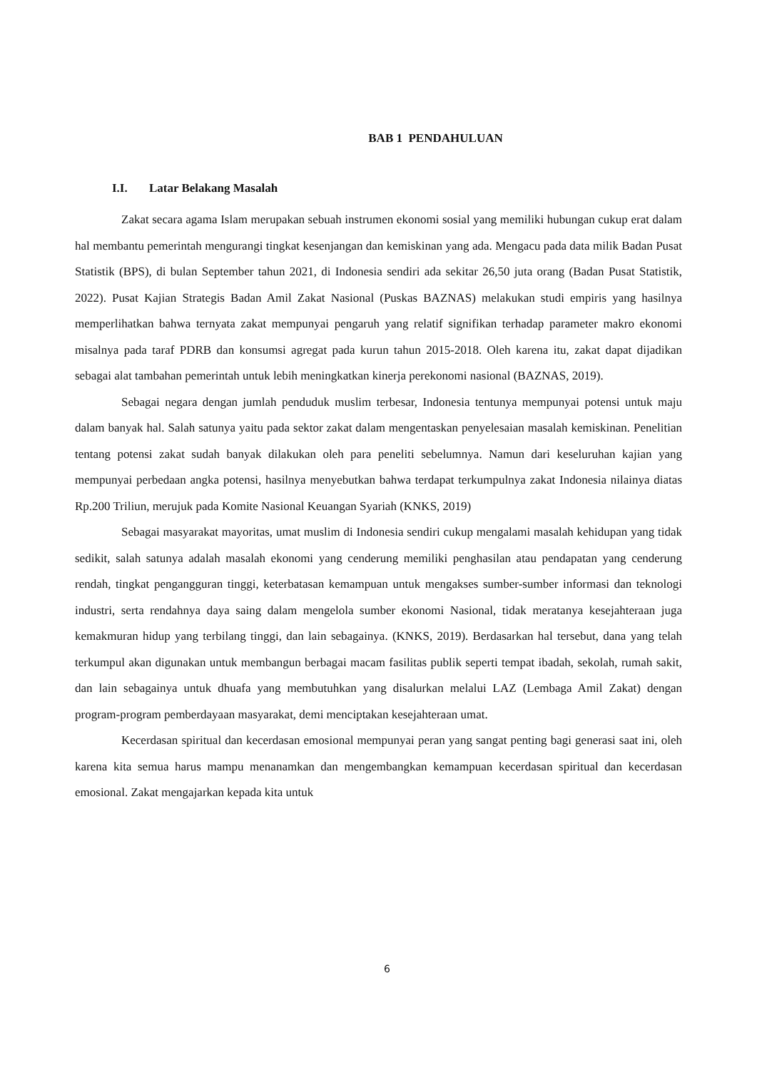BAB 1 PENDAHULUAN
I.I. Latar Belakang Masalah
Zakat secara agama Islam merupakan sebuah instrumen ekonomi sosial yang memiliki hubungan cukup erat dalam hal membantu pemerintah mengurangi tingkat kesenjangan dan kemiskinan yang ada. Mengacu pada data milik Badan Pusat Statistik (BPS), di bulan September tahun 2021, di Indonesia sendiri ada sekitar 26,50 juta orang (Badan Pusat Statistik, 2022). Pusat Kajian Strategis Badan Amil Zakat Nasional (Puskas BAZNAS) melakukan studi empiris yang hasilnya memperlihatkan bahwa ternyata zakat mempunyai pengaruh yang relatif signifikan terhadap parameter makro ekonomi misalnya pada taraf PDRB dan konsumsi agregat pada kurun tahun 2015-2018. Oleh karena itu, zakat dapat dijadikan sebagai alat tambahan pemerintah untuk lebih meningkatkan kinerja perekonomi nasional (BAZNAS, 2019).
Sebagai negara dengan jumlah penduduk muslim terbesar, Indonesia tentunya mempunyai potensi untuk maju dalam banyak hal. Salah satunya yaitu pada sektor zakat dalam mengentaskan penyelesaian masalah kemiskinan. Penelitian tentang potensi zakat sudah banyak dilakukan oleh para peneliti sebelumnya. Namun dari keseluruhan kajian yang mempunyai perbedaan angka potensi, hasilnya menyebutkan bahwa terdapat terkumpulnya zakat Indonesia nilainya diatas Rp.200 Triliun, merujuk pada Komite Nasional Keuangan Syariah (KNKS, 2019)
Sebagai masyarakat mayoritas, umat muslim di Indonesia sendiri cukup mengalami masalah kehidupan yang tidak sedikit, salah satunya adalah masalah ekonomi yang cenderung memiliki penghasilan atau pendapatan yang cenderung rendah, tingkat pengangguran tinggi, keterbatasan kemampuan untuk mengakses sumber-sumber informasi dan teknologi industri, serta rendahnya daya saing dalam mengelola sumber ekonomi Nasional, tidak meratanya kesejahteraan juga kemakmuran hidup yang terbilang tinggi, dan lain sebagainya. (KNKS, 2019). Berdasarkan hal tersebut, dana yang telah terkumpul akan digunakan untuk membangun berbagai macam fasilitas publik seperti tempat ibadah, sekolah, rumah sakit, dan lain sebagainya untuk dhuafa yang membutuhkan yang disalurkan melalui LAZ (Lembaga Amil Zakat) dengan program-program pemberdayaan masyarakat, demi menciptakan kesejahteraan umat.
Kecerdasan spiritual dan kecerdasan emosional mempunyai peran yang sangat penting bagi generasi saat ini, oleh karena kita semua harus mampu menanamkan dan mengembangkan kemampuan kecerdasan spiritual dan kecerdasan emosional. Zakat mengajarkan kepada kita untuk
6